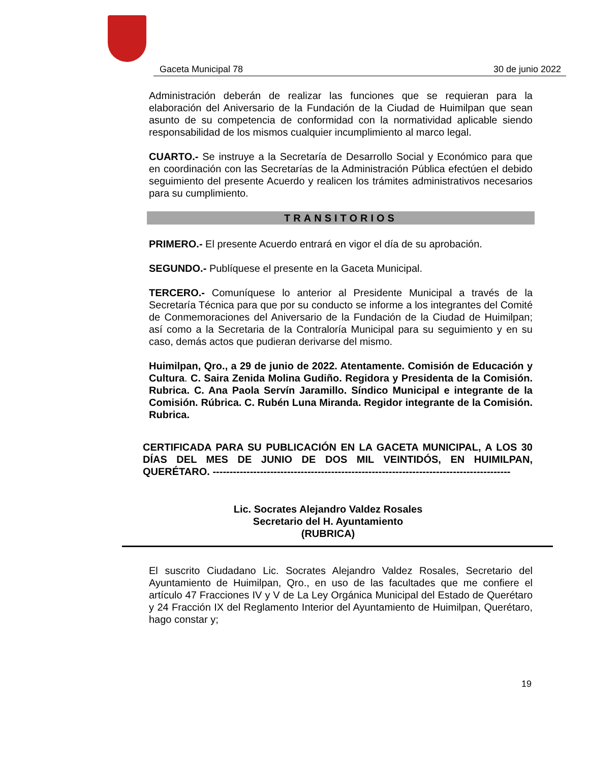Gaceta Municipal 78 30 de junio 2022
Administración deberán de realizar las funciones que se requieran para la elaboración del Aniversario de la Fundación de la Ciudad de Huimilpan que sean asunto de su competencia de conformidad con la normatividad aplicable siendo responsabilidad de los mismos cualquier incumplimiento al marco legal.
CUARTO.- Se instruye a la Secretaría de Desarrollo Social y Económico para que en coordinación con las Secretarías de la Administración Pública efectúen el debido seguimiento del presente Acuerdo y realicen los trámites administrativos necesarios para su cumplimiento.
TRANSITORIOS
PRIMERO.- El presente Acuerdo entrará en vigor el día de su aprobación.
SEGUNDO.- Publíquese el presente en la Gaceta Municipal.
TERCERO.- Comuníquese lo anterior al Presidente Municipal a través de la Secretaría Técnica para que por su conducto se informe a los integrantes del Comité de Conmemoraciones del Aniversario de la Fundación de la Ciudad de Huimilpan; así como a la Secretaria de la Contraloría Municipal para su seguimiento y en su caso, demás actos que pudieran derivarse del mismo.
Huimilpan, Qro., a 29 de junio de 2022. Atentamente. Comisión de Educación y Cultura. C. Saira Zenida Molina Gudiño. Regidora y Presidenta de la Comisión. Rubrica. C. Ana Paola Servín Jaramillo. Síndico Municipal e integrante de la Comisión. Rúbrica. C. Rubén Luna Miranda. Regidor integrante de la Comisión. Rubrica.
CERTIFICADA PARA SU PUBLICACIÓN EN LA GACETA MUNICIPAL, A LOS 30 DÍAS DEL MES DE JUNIO DE DOS MIL VEINTIDÓS, EN HUIMILPAN, QUERÉTARO. ----------------------------------------------------------------------------------------
Lic. Socrates Alejandro Valdez Rosales
Secretario del H. Ayuntamiento
(RUBRICA)
El suscrito Ciudadano Lic. Socrates Alejandro Valdez Rosales, Secretario del Ayuntamiento de Huimilpan, Qro., en uso de las facultades que me confiere el artículo 47 Fracciones IV y V de La Ley Orgánica Municipal del Estado de Querétaro y 24 Fracción IX del Reglamento Interior del Ayuntamiento de Huimilpan, Querétaro, hago constar y;
19